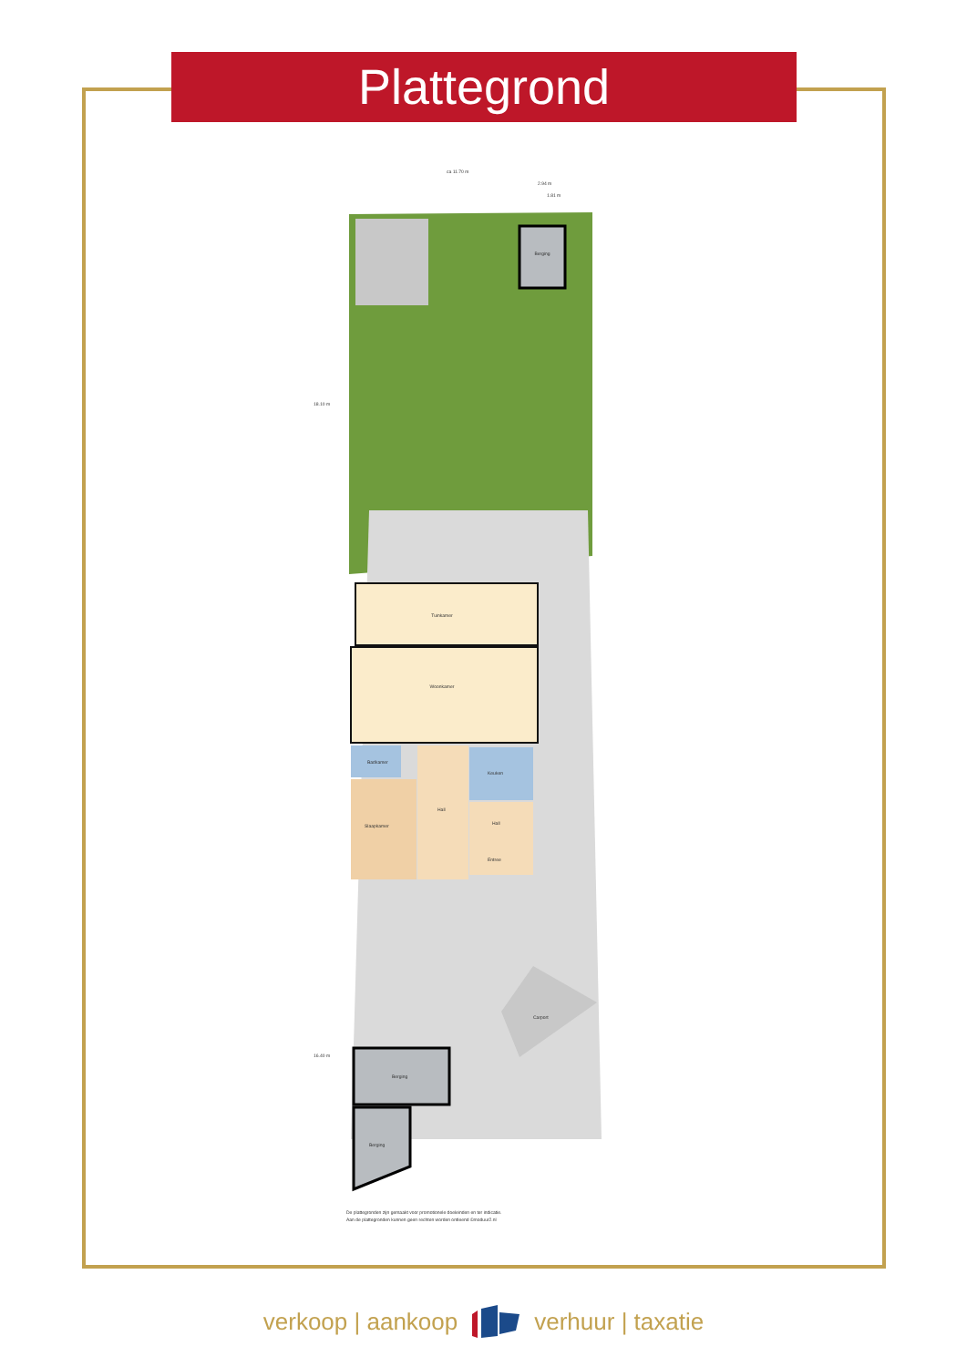Plattegrond
ca 11.70 m
2.94 m
1.81 m
18.10 m
16.40 m
Berging
Tuinkamer
Woonkamer
Badkamer
Slaapkamer
Hall
Keuken
Hall
Entree
Berging
Berging
Carport
De plattegronden zijn gemaakt voor promotionele doeleinden en ter indicatie.
Aan de plattegronden kunnen geen rechten worden ontleend ©moduur2.nl
verkoop | aankoop verhuur | taxatie